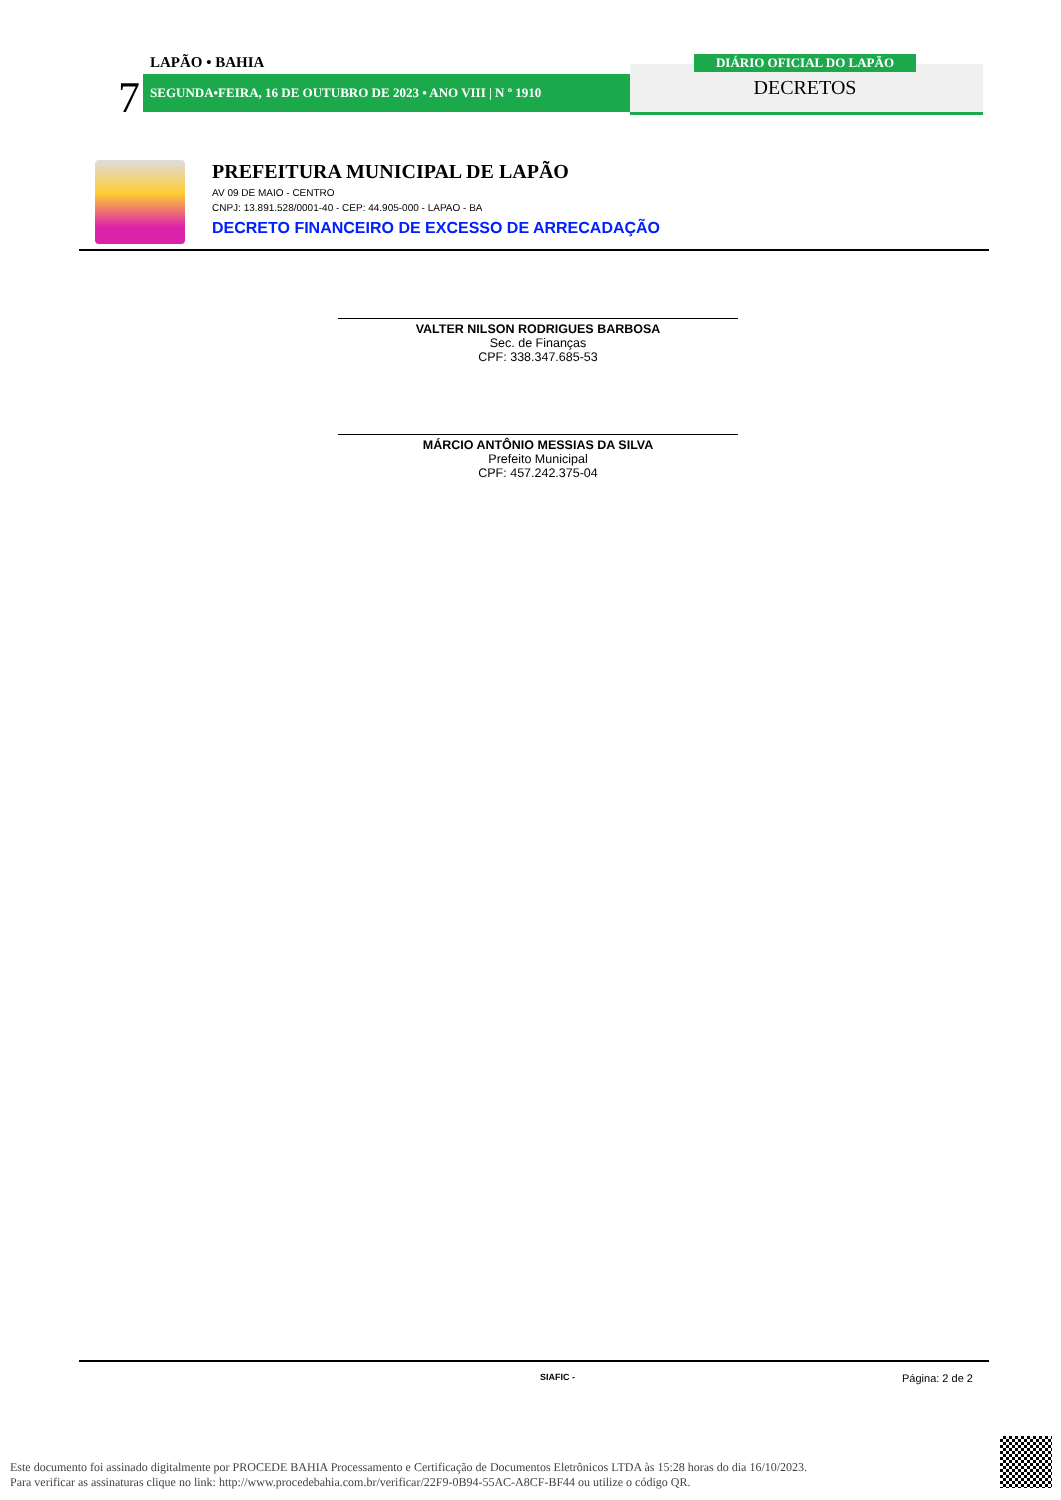LAPÃO • BAHIA
7 SEGUNDA•FEIRA, 16 DE OUTUBRO DE 2023 • ANO VIII | N º 1910
DIÁRIO OFICIAL DO LAPÃO
DECRETOS
PREFEITURA MUNICIPAL DE LAPÃO
AV 09 DE MAIO - CENTRO
CNPJ: 13.891.528/0001-40 - CEP: 44.905-000 - LAPAO - BA
DECRETO FINANCEIRO DE EXCESSO DE ARRECADAÇÃO
VALTER NILSON RODRIGUES BARBOSA
Sec. de Finanças
CPF: 338.347.685-53
MÁRCIO ANTÔNIO MESSIAS DA SILVA
Prefeito Municipal
CPF: 457.242.375-04
SIAFIC - Página: 2 de 2
Este documento foi assinado digitalmente por PROCEDE BAHIA Processamento e Certificação de Documentos Eletrônicos LTDA às 15:28 horas do dia 16/10/2023.
Para verificar as assinaturas clique no link: http://www.procedebahia.com.br/verificar/22F9-0B94-55AC-A8CF-BF44 ou utilize o código QR.